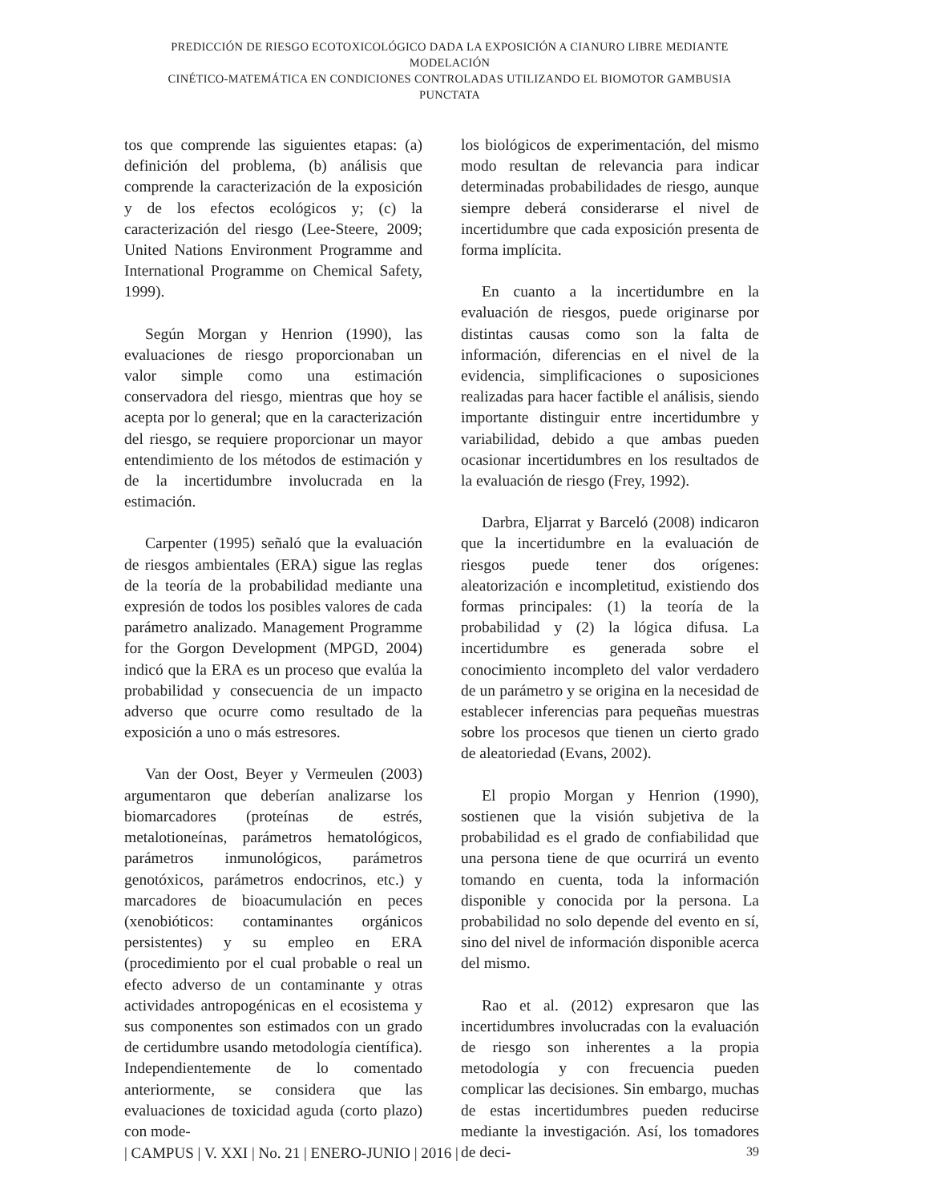PREDICCIÓN DE RIESGO ECOTOXICOLÓGICO DADA LA EXPOSICIÓN A CIANURO LIBRE MEDIANTE MODELACIÓN
CINÉTICO-MATEMÁTICA EN CONDICIONES CONTROLADAS UTILIZANDO EL BIOMOTOR GAMBUSIA PUNCTATA
tos que comprende las siguientes etapas: (a) definición del problema, (b) análisis que comprende la caracterización de la exposición y de los efectos ecológicos y; (c) la caracterización del riesgo (Lee-Steere, 2009; United Nations Environment Programme and International Programme on Chemical Safety, 1999).
Según Morgan y Henrion (1990), las evaluaciones de riesgo proporcionaban un valor simple como una estimación conservadora del riesgo, mientras que hoy se acepta por lo general; que en la caracterización del riesgo, se requiere proporcionar un mayor entendimiento de los métodos de estimación y de la incertidumbre involucrada en la estimación.
Carpenter (1995) señaló que la evaluación de riesgos ambientales (ERA) sigue las reglas de la teoría de la probabilidad mediante una expresión de todos los posibles valores de cada parámetro analizado. Management Programme for the Gorgon Development (MPGD, 2004) indicó que la ERA es un proceso que evalúa la probabilidad y consecuencia de un impacto adverso que ocurre como resultado de la exposición a uno o más estresores.
Van der Oost, Beyer y Vermeulen (2003) argumentaron que deberían analizarse los biomarcadores (proteínas de estrés, metalotioneínas, parámetros hematológicos, parámetros inmunológicos, parámetros genotóxicos, parámetros endocrinos, etc.) y marcadores de bioacumulación en peces (xenobióticos: contaminantes orgánicos persistentes) y su empleo en ERA (procedimiento por el cual probable o real un efecto adverso de un contaminante y otras actividades antropogénicas en el ecosistema y sus componentes son estimados con un grado de certidumbre usando metodología científica). Independientemente de lo comentado anteriormente, se considera que las evaluaciones de toxicidad aguda (corto plazo) con mode-
los biológicos de experimentación, del mismo modo resultan de relevancia para indicar determinadas probabilidades de riesgo, aunque siempre deberá considerarse el nivel de incertidumbre que cada exposición presenta de forma implícita.
En cuanto a la incertidumbre en la evaluación de riesgos, puede originarse por distintas causas como son la falta de información, diferencias en el nivel de la evidencia, simplificaciones o suposiciones realizadas para hacer factible el análisis, siendo importante distinguir entre incertidumbre y variabilidad, debido a que ambas pueden ocasionar incertidumbres en los resultados de la evaluación de riesgo (Frey, 1992).
Darbra, Eljarrat y Barceló (2008) indicaron que la incertidumbre en la evaluación de riesgos puede tener dos orígenes: aleatorización e incompletitud, existiendo dos formas principales: (1) la teoría de la probabilidad y (2) la lógica difusa. La incertidumbre es generada sobre el conocimiento incompleto del valor verdadero de un parámetro y se origina en la necesidad de establecer inferencias para pequeñas muestras sobre los procesos que tienen un cierto grado de aleatoriedad (Evans, 2002).
El propio Morgan y Henrion (1990), sostienen que la visión subjetiva de la probabilidad es el grado de confiabilidad que una persona tiene de que ocurrirá un evento tomando en cuenta, toda la información disponible y conocida por la persona. La probabilidad no solo depende del evento en sí, sino del nivel de información disponible acerca del mismo.
Rao et al. (2012) expresaron que las incertidumbres involucradas con la evaluación de riesgo son inherentes a la propia metodología y con frecuencia pueden complicar las decisiones. Sin embargo, muchas de estas incertidumbres pueden reducirse mediante la investigación. Así, los tomadores de deci-
| CAMPUS | V. XXI | No. 21 | ENERO-JUNIO | 2016 | 39